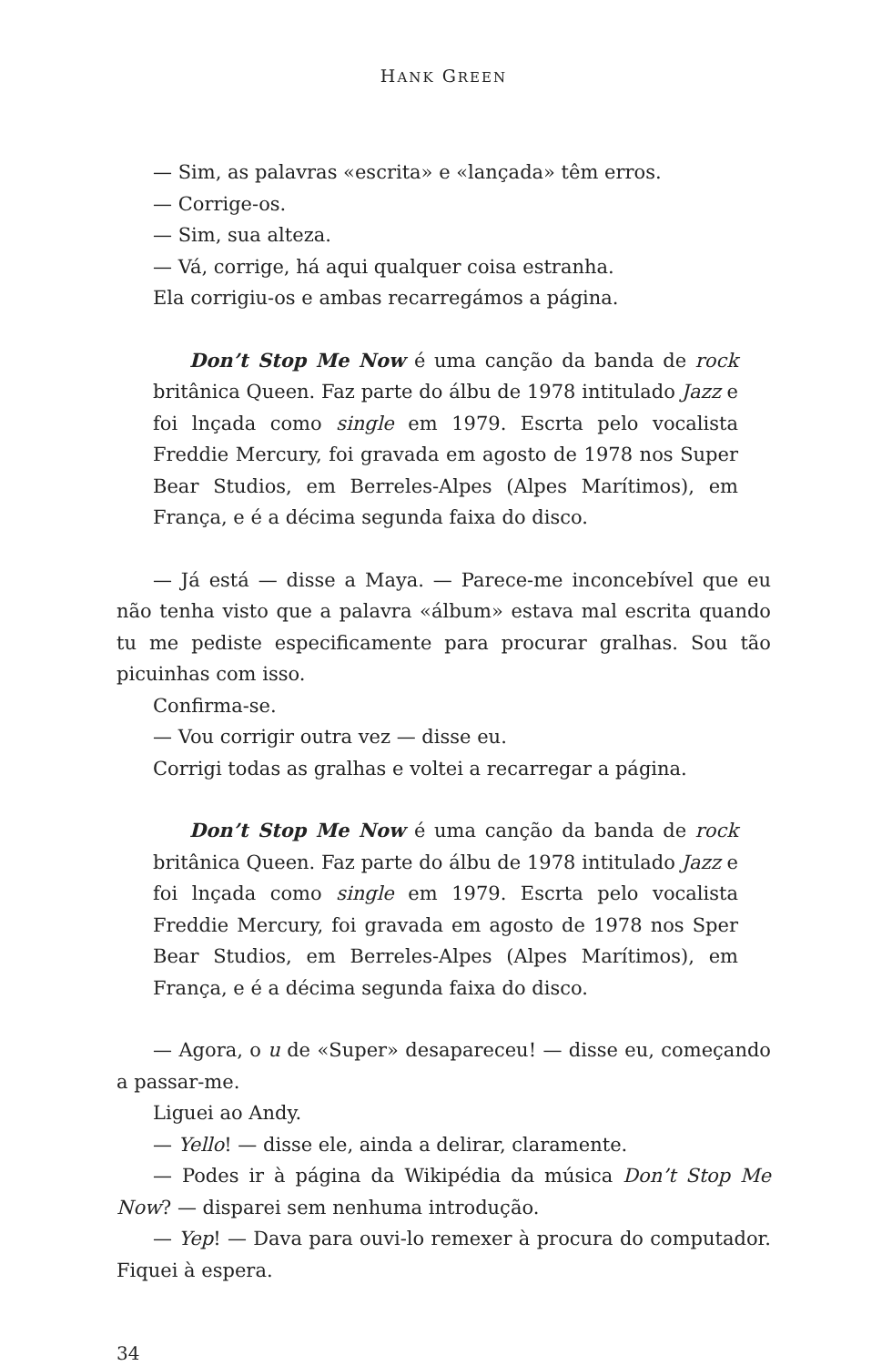HANK GREEN
— Sim, as palavras «escrita» e «lançada» têm erros.
— Corrige-os.
— Sim, sua alteza.
— Vá, corrige, há aqui qualquer coisa estranha.
Ela corrigiu-os e ambas recarregámos a página.
Don’t Stop Me Now é uma canção da banda de rock britânica Queen. Faz parte do álbu de 1978 intitulado Jazz e foi lnçada como single em 1979. Escrta pelo vocalista Freddie Mercury, foi gravada em agosto de 1978 nos Super Bear Studios, em Berreles-­Alpes (Alpes Marítimos), em França, e é a décima segunda faixa do disco.
— Já está — disse a Maya. — Parece-me inconcebível que eu não tenha visto que a palavra «álbum» estava mal escrita quando tu me pediste especificamente para procurar gralhas. Sou tão picuinhas com isso.
Confirma-se.
— Vou corrigir outra vez — disse eu.
Corrigi todas as gralhas e voltei a recarregar a página.
Don’t Stop Me Now é uma canção da banda de rock britânica Queen. Faz parte do álbu de 1978 intitulado Jazz e foi lnçada como single em 1979. Escrta pelo vocalista Freddie Mercury, foi gravada em agosto de 1978 nos Sper Bear Studios, em Berreles-­Alpes (Alpes Marítimos), em França, e é a décima segunda faixa do disco.
— Agora, o u de «Super» desapareceu! — disse eu, começando a passar-me.
Liguei ao Andy.
— Yello! — disse ele, ainda a delirar, claramente.
— Podes ir à página da Wikipédia da música Don’t Stop Me Now? — disparei sem nenhuma introdução.
— Yep! — Dava para ouvi-lo remexer à procura do computador. Fiquei à espera.
34